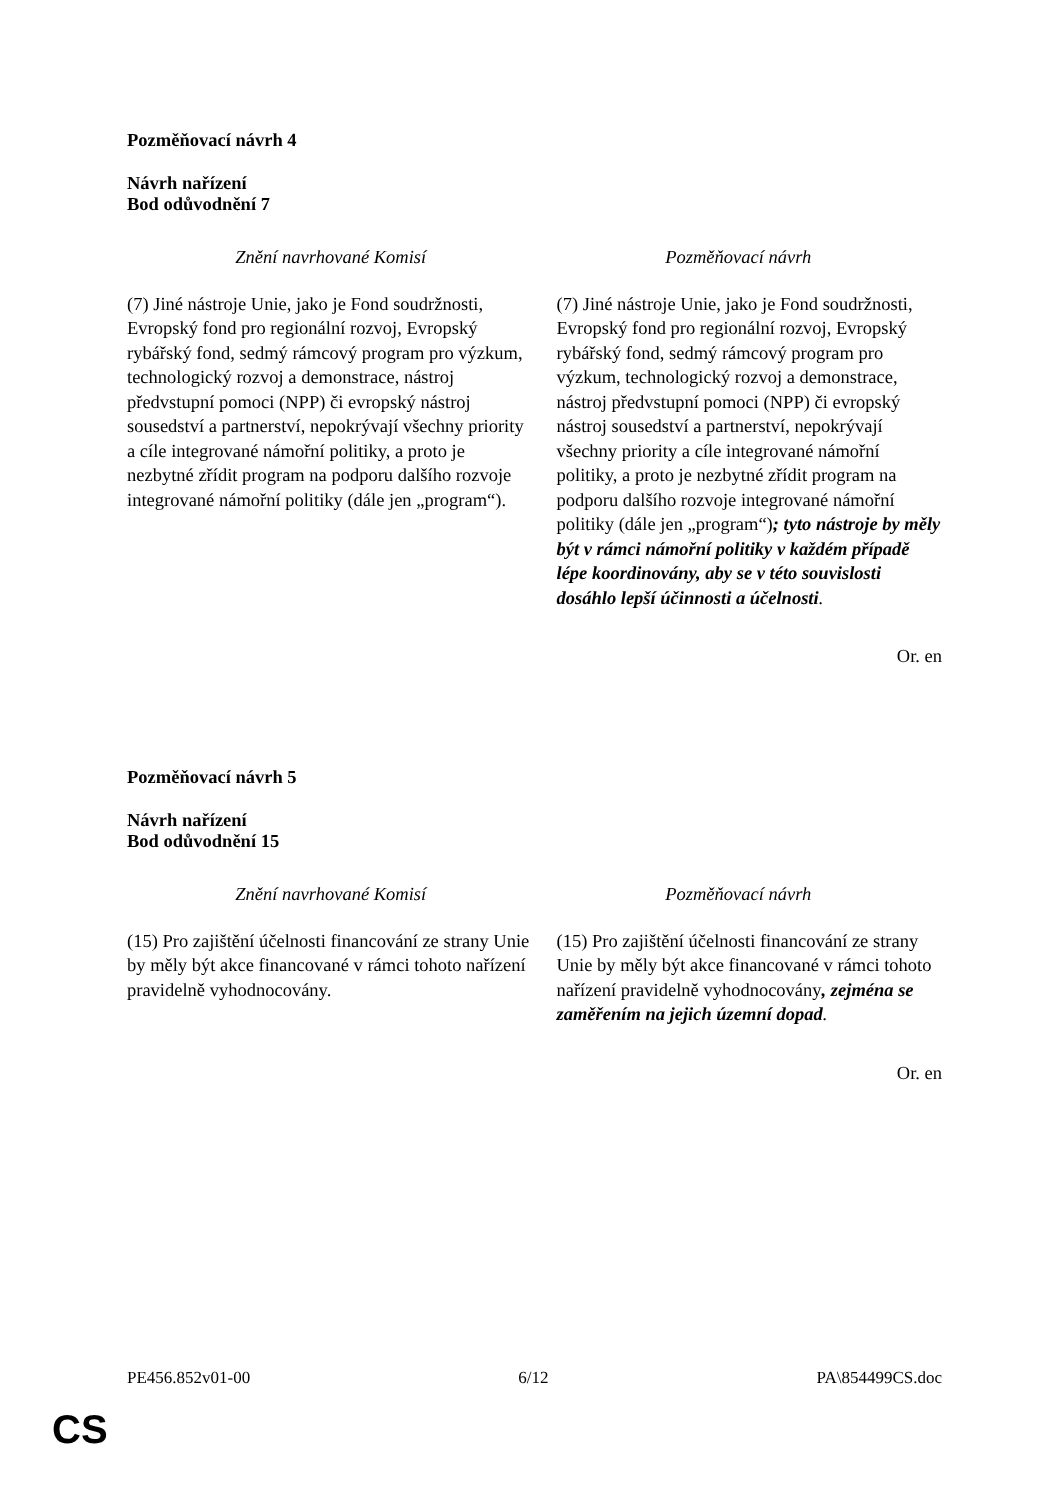Pozměňovací návrh 4
Návrh nařízení
Bod odůvodnění 7
| Znění navrhované Komisí | Pozměňovací návrh |
| --- | --- |
| (7) Jiné nástroje Unie, jako je Fond soudržnosti, Evropský fond pro regionální rozvoj, Evropský rybářský fond, sedmý rámcový program pro výzkum, technologický rozvoj a demonstrace, nástroj předvstupní pomoci (NPP) či evropský nástroj sousedství a partnerství, nepokrývají všechny priority a cíle integrované námořní politiky, a proto je nezbytné zřídit program na podporu dalšího rozvoje integrované námořní politiky (dále jen „program“). | (7) Jiné nástroje Unie, jako je Fond soudržnosti, Evropský fond pro regionální rozvoj, Evropský rybářský fond, sedmý rámcový program pro výzkum, technologický rozvoj a demonstrace, nástroj předvstupní pomoci (NPP) či evropský nástroj sousedství a partnerství, nepokrývají všechny priority a cíle integrované námořní politiky, a proto je nezbytné zřídit program na podporu dalšího rozvoje integrované námořní politiky (dále jen „program“) ; tyto nástroje by měly být v rámci námořní politiky v každém případě lépe koordinovány, aby se v této souvislosti dosáhlo lepší účinnosti a účelnosti . |
Or. en
Pozměňovací návrh 5
Návrh nařízení
Bod odůvodnění 15
| Znění navrhované Komisí | Pozměňovací návrh |
| --- | --- |
| (15) Pro zajištění účelnosti financování ze strany Unie by měly být akce financované v rámci tohoto nařízení pravidelně vyhodnocovány. | (15) Pro zajištění účelnosti financování ze strany Unie by měly být akce financované v rámci tohoto nařízení pravidelně vyhodnocovány , zejména se zaměřením na jejich územní dopad . |
Or. en
PE456.852v01-00 6/12 PA\854499CS.doc
CS